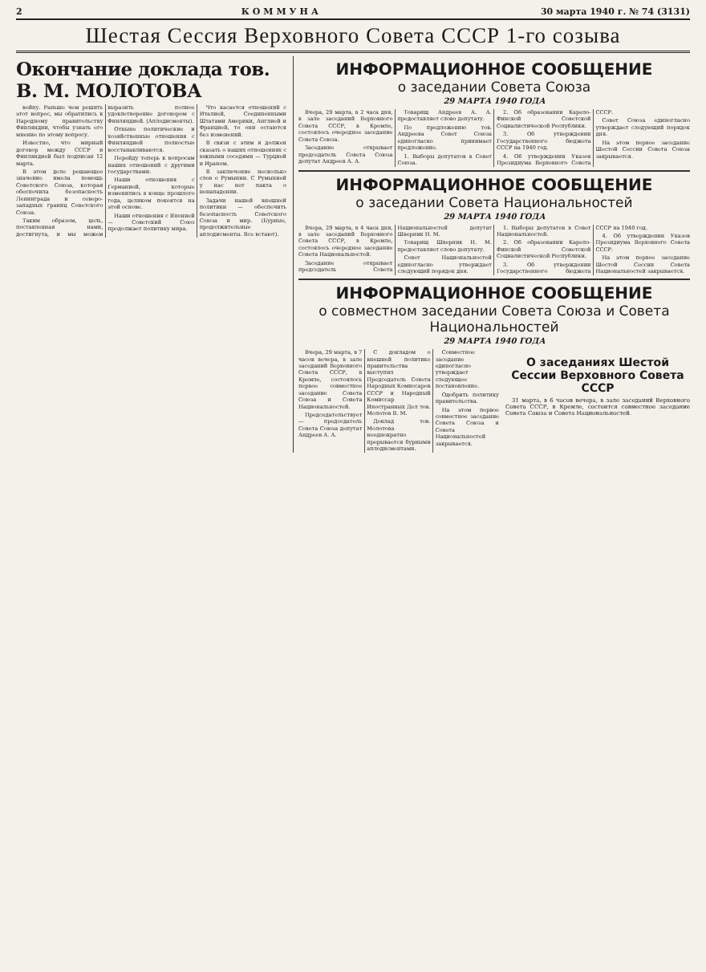2 КОММУНА 30 марта 1940 г. № 74 (3131)
Шестая Сессия Верховного Совета СССР 1-го созыва
Окончание доклада тов. В. М. МОЛОТОВА
войну. Раньше чем решить этот вопрос, мы обратились к Народному правительству Финляндии, чтобы узнать его мнение по этому вопросу.
Известно, что мирный договор между СССР и Финляндией был подписан 12 марта.
В этом деле решающее значение имела помощь Советского Союза, которая обеспечила безопасность Ленинграда и северо-западных границ Советского Союза.
Таким образом, цель, поставленная нами, достигнута, и мы можем выразить полное удовлетворение договором с Финляндией. (Аплодисменты).
Отныне политические и хозяйственные отношения с Финляндией полностью восстанавливаются.
Перейду теперь к вопросам наших отношений с другими государствами.
Наши отношения с Германией, которые изменились в конце прошлого года, целиком покоятся на этой основе.
Наши отношения с Японией — Советский Союз продолжает политику мира.
Что касается отношений с Италией, Соединенными Штатами Америки, Англией и Францией, то они остаются без изменений.
В связи с этим я должен сказать о наших отношениях с южными соседями — Турцией и Ираном.
В заключение несколько слов о Румынии. С Румынией у нас нет пакта о ненападении.
Задачи нашей внешней политики — обеспечить безопасность Советского Союза и мир. (Бурные, продолжительные аплодисменты. Все встают).
ИНФОРМАЦИОННОЕ СООБЩЕНИЕ
о заседании Совета Союза
29 МАРТА 1940 ГОДА
Вчера, 29 марта, в 2 часа дня, в зале заседаний Верховного Совета СССР, в Кремле, состоялось очередное заседание Совета Союза.
Заседание открывает председатель Совета Союза депутат Андреев А. А.
Товарищ Андреев А. А. предоставляет слово депутату.
По предложению тов. Андреева Совет Союза единогласно принимает предложение.
1. Выборы депутатов в Совет Союза.
2. Об образовании Карело-Финской Советской Социалистической Республики.
3. Об утверждении Государственного бюджета СССР на 1940 год.
4. Об утверждении Указов Президиума Верховного Совета СССР.
Совет Союза единогласно утверждает следующий порядок дня.
На этом первое заседание Шестой Сессии Совета Союза закрывается.
ИНФОРМАЦИОННОЕ СООБЩЕНИЕ
о заседании Совета Национальностей
29 МАРТА 1940 ГОДА
Вчера, 29 марта, в 4 часа дня, в зале заседаний Верховного Совета СССР, в Кремле, состоялось очередное заседание Совета Национальностей.
Заседание открывает председатель Совета Национальностей депутат Шверник Н. М.
Товарищ Шверник Н. М. предоставляет слово депутату.
Совет Национальностей единогласно утверждает следующий порядок дня.
1. Выборы депутатов в Совет Национальностей.
2. Об образовании Карело-Финской Советской Социалистической Республики.
3. Об утверждении Государственного бюджета СССР на 1940 год.
4. Об утверждении Указов Президиума Верховного Совета СССР.
На этом первое заседание Шестой Сессии Совета Национальностей закрывается.
ИНФОРМАЦИОННОЕ СООБЩЕНИЕ
о совместном заседании Совета Союза и Совета Национальностей
29 МАРТА 1940 ГОДА
Вчера, 29 марта, в 7 часов вечера, в зале заседаний Верховного Совета СССР, в Кремле, состоялось первое совместное заседание Совета Союза и Совета Национальностей.
Председательствует — председатель Совета Союза депутат Андреев А. А.
С докладом о внешней политике правительства выступил Председатель Совета Народных Комиссаров СССР и Народный Комиссар Иностранных Дел тов. Молотов В. М.
Доклад тов. Молотова неоднократно прерывается бурными аплодисментами.
Совместное заседание единогласно утверждает следующее постановление.
Одобрить политику правительства.
На этом первое совместное заседание Совета Союза и Совета Национальностей закрывается.
О заседаниях Шестой Сессии Верховного Совета СССР
31 марта, в 6 часов вечера, в зале заседаний Верховного Совета СССР, в Кремле, состоится совместное заседание Совета Союза и Совета Национальностей.